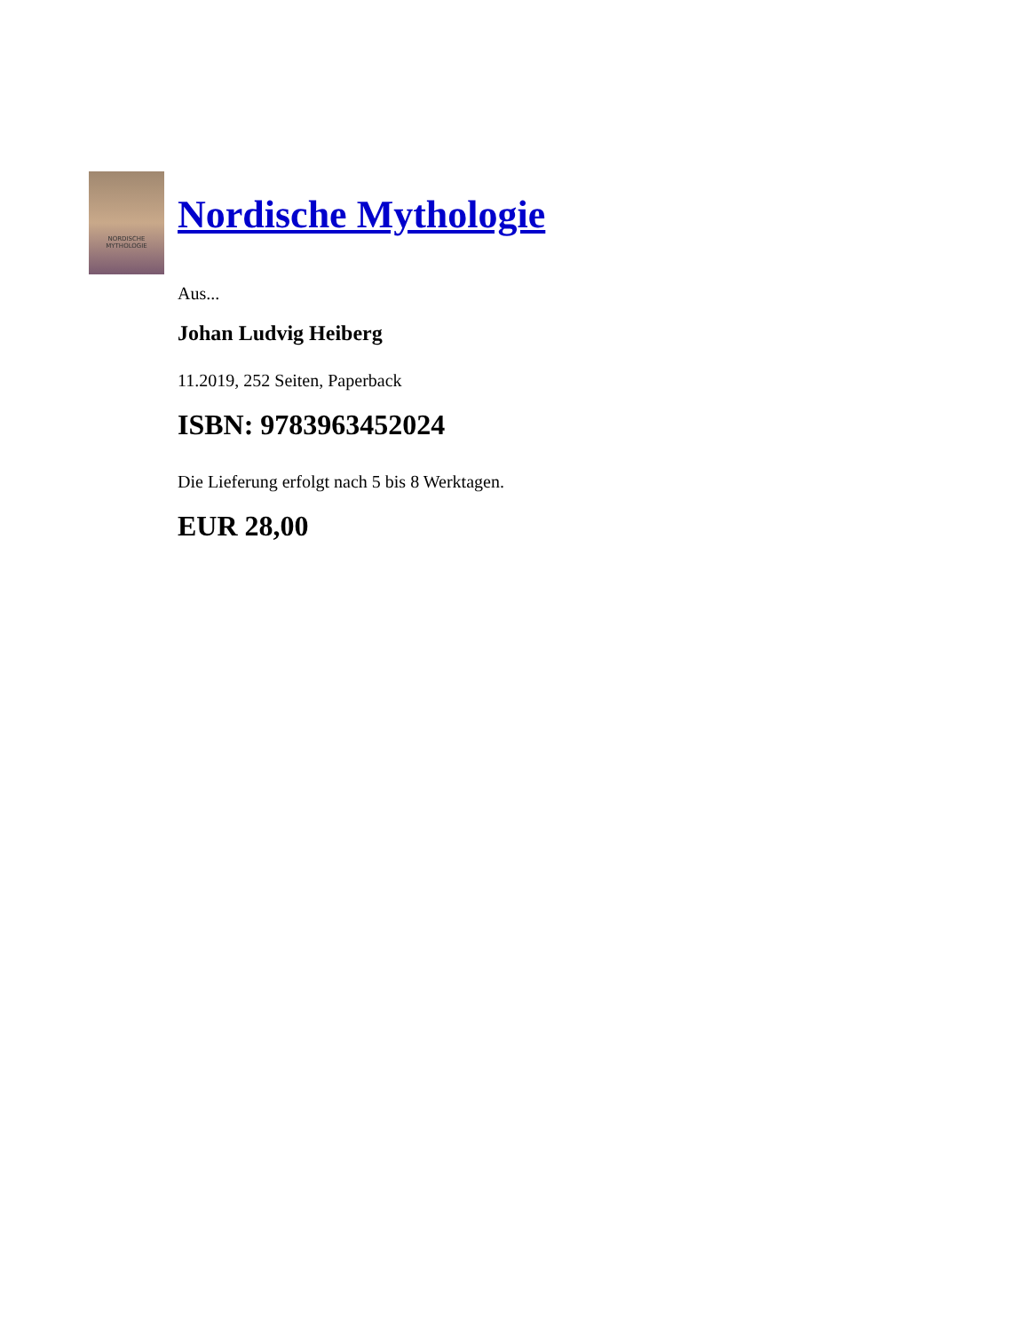NORDISCHE
MYTHOLOGIE
Nordische Mythologie
Aus...
Johan Ludvig Heiberg
11.2019, 252 Seiten, Paperback
ISBN: 9783963452024
Die Lieferung erfolgt nach 5 bis 8 Werktagen.
EUR 28,00